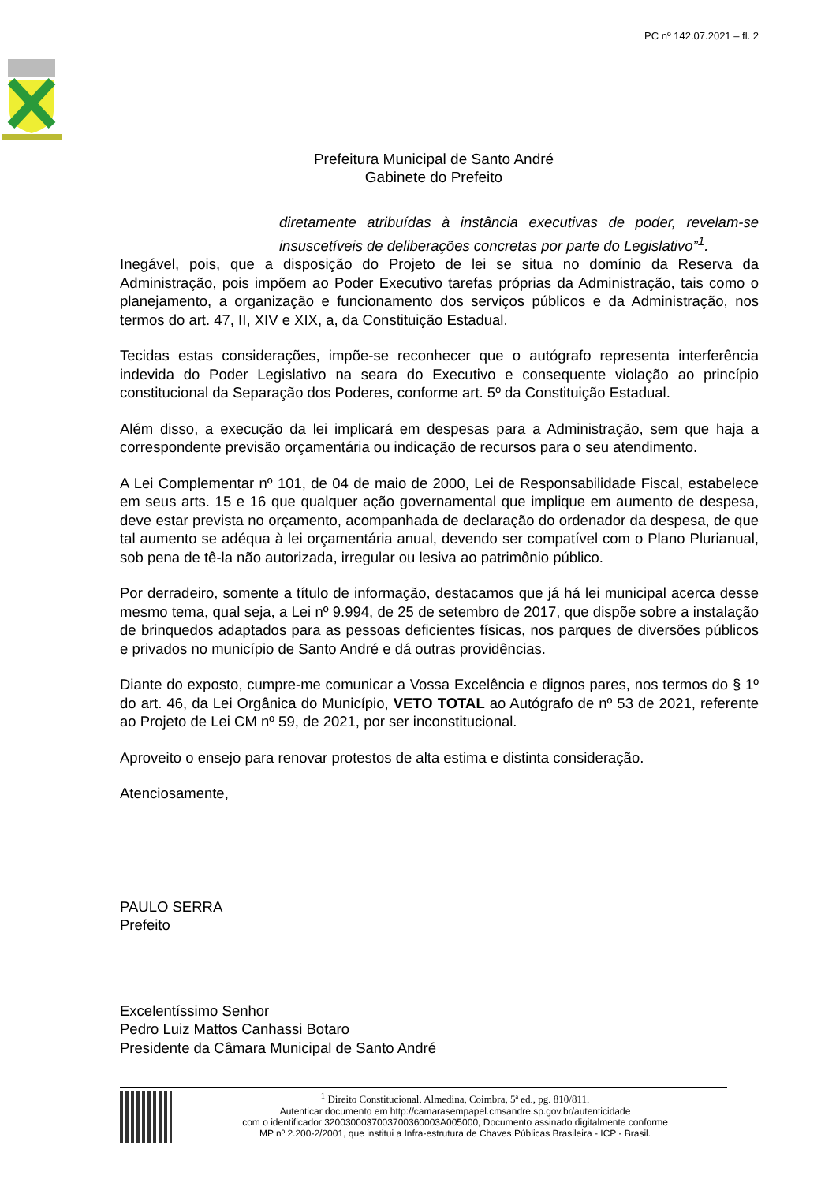PC nº 142.07.2021 – fl. 2
Prefeitura Municipal de Santo André
Gabinete do Prefeito
diretamente atribuídas à instância executivas de poder, revelam-se insuscetíveis de deliberações concretas por parte do Legislativo”<sup>1</sup>.
Inegável, pois, que a disposição do Projeto de lei se situa no domínio da Reserva da Administração, pois impõem ao Poder Executivo tarefas próprias da Administração, tais como o planejamento, a organização e funcionamento dos serviços públicos e da Administração, nos termos do art. 47, II, XIV e XIX, a, da Constituição Estadual.
Tecidas estas considerações, impõe-se reconhecer que o autógrafo representa interferência indevida do Poder Legislativo na seara do Executivo e consequente violação ao princípio constitucional da Separação dos Poderes, conforme art. 5º da Constituição Estadual.
Além disso, a execução da lei implicará em despesas para a Administração, sem que haja a correspondente previsão orçamentária ou indicação de recursos para o seu atendimento.
A Lei Complementar nº 101, de 04 de maio de 2000, Lei de Responsabilidade Fiscal, estabelece em seus arts. 15 e 16 que qualquer ação governamental que implique em aumento de despesa, deve estar prevista no orçamento, acompanhada de declaração do ordenador da despesa, de que tal aumento se adéqua à lei orçamentária anual, devendo ser compatível com o Plano Plurianual, sob pena de tê-la não autorizada, irregular ou lesiva ao patrimônio público.
Por derradeiro, somente a título de informação, destacamos que já há lei municipal acerca desse mesmo tema, qual seja, a Lei nº 9.994, de 25 de setembro de 2017, que dispõe sobre a instalação de brinquedos adaptados para as pessoas deficientes físicas, nos parques de diversões públicos e privados no município de Santo André e dá outras providências.
Diante do exposto, cumpre-me comunicar a Vossa Excelência e dignos pares, nos termos do § 1º do art. 46, da Lei Orgânica do Município, VETO TOTAL ao Autógrafo de nº 53 de 2021, referente ao Projeto de Lei CM nº 59, de 2021, por ser inconstitucional.
Aproveito o ensejo para renovar protestos de alta estima e distinta consideração.
Atenciosamente,
PAULO SERRA
Prefeito
Excelentíssimo Senhor
Pedro Luiz Mattos Canhassi Botaro
Presidente da Câmara Municipal de Santo André
<sup>1</sup> Direito Constitucional. Almedina, Coimbra, 5ª ed., pg. 810/811.
Autenticar documento em http://camarasempapel.cmsandre.sp.gov.br/autenticidade
com o identificador 3200300037003700360003A005000, Documento assinado digitalmente conforme
MP nº 2.200-2/2001, que institui a Infra-estrutura de Chaves Públicas Brasileira - ICP - Brasil.